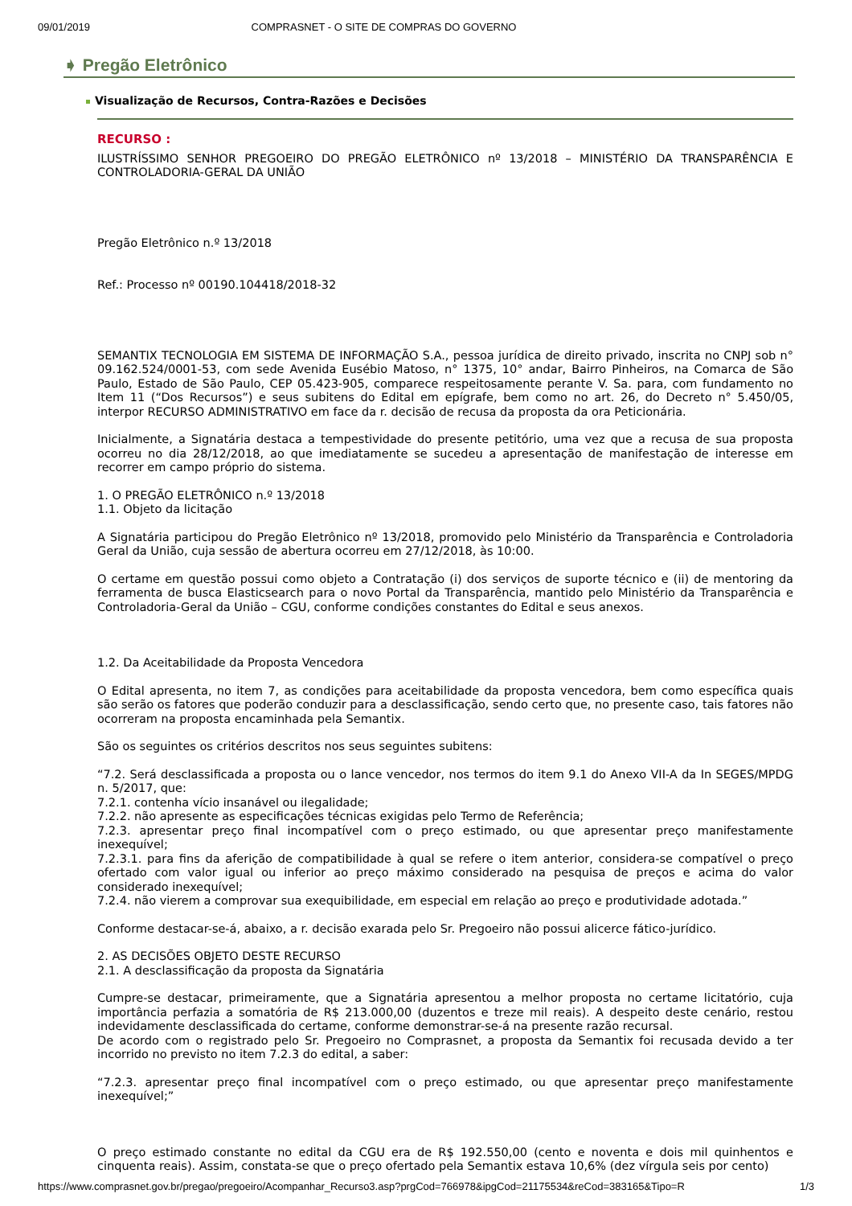09/01/2019 COMPRASNET - O SITE DE COMPRAS DO GOVERNO
➧ Pregão Eletrônico
Visualização de Recursos, Contra-Razões e Decisões
RECURSO :
ILUSTRÍSSIMO SENHOR PREGOEIRO DO PREGÃO ELETRÔNICO nº 13/2018 – MINISTÉRIO DA TRANSPARÊNCIA E CONTROLADORIA-GERAL DA UNIÃO
Pregão Eletrônico n.º 13/2018
Ref.: Processo nº 00190.104418/2018-32
SEMANTIX TECNOLOGIA EM SISTEMA DE INFORMAÇÃO S.A., pessoa jurídica de direito privado, inscrita no CNPJ sob n° 09.162.524/0001-53, com sede Avenida Eusébio Matoso, n° 1375, 10° andar, Bairro Pinheiros, na Comarca de São Paulo, Estado de São Paulo, CEP 05.423-905, comparece respeitosamente perante V. Sa. para, com fundamento no Item 11 (“Dos Recursos”) e seus subitens do Edital em epígrafe, bem como no art. 26, do Decreto n° 5.450/05, interpor RECURSO ADMINISTRATIVO em face da r. decisão de recusa da proposta da ora Peticionária.
Inicialmente, a Signatária destaca a tempestividade do presente petitório, uma vez que a recusa de sua proposta ocorreu no dia 28/12/2018, ao que imediatamente se sucedeu a apresentação de manifestação de interesse em recorrer em campo próprio do sistema.
1. O PREGÃO ELETRÔNICO n.º 13/2018
1.1. Objeto da licitação
A Signatária participou do Pregão Eletrônico nº 13/2018, promovido pelo Ministério da Transparência e Controladoria Geral da União, cuja sessão de abertura ocorreu em 27/12/2018, às 10:00.
O certame em questão possui como objeto a Contratação (i) dos serviços de suporte técnico e (ii) de mentoring da ferramenta de busca Elasticsearch para o novo Portal da Transparência, mantido pelo Ministério da Transparência e Controladoria-Geral da União – CGU, conforme condições constantes do Edital e seus anexos.
1.2. Da Aceitabilidade da Proposta Vencedora
O Edital apresenta, no item 7, as condições para aceitabilidade da proposta vencedora, bem como específica quais são serão os fatores que poderão conduzir para a desclassificação, sendo certo que, no presente caso, tais fatores não ocorreram na proposta encaminhada pela Semantix.
São os seguintes os critérios descritos nos seus seguintes subitens:
“7.2. Será desclassificada a proposta ou o lance vencedor, nos termos do item 9.1 do Anexo VII-A da In SEGES/MPDG n. 5/2017, que:
7.2.1. contenha vício insanável ou ilegalidade;
7.2.2. não apresente as especificações técnicas exigidas pelo Termo de Referência;
7.2.3. apresentar preço final incompatível com o preço estimado, ou que apresentar preço manifestamente inexequível;
7.2.3.1. para fins da aferição de compatibilidade à qual se refere o item anterior, considera-se compatível o preço ofertado com valor igual ou inferior ao preço máximo considerado na pesquisa de preços e acima do valor considerado inexequível;
7.2.4. não vierem a comprovar sua exequibilidade, em especial em relação ao preço e produtividade adotada.”
Conforme destacar-se-á, abaixo, a r. decisão exarada pelo Sr. Pregoeiro não possui alicerce fático-jurídico.
2. AS DECISÕES OBJETO DESTE RECURSO
2.1. A desclassificação da proposta da Signatária
Cumpre-se destacar, primeiramente, que a Signatária apresentou a melhor proposta no certame licitatório, cuja importância perfazia a somatória de R$ 213.000,00 (duzentos e treze mil reais). A despeito deste cenário, restou indevidamente desclassificada do certame, conforme demonstrar-se-á na presente razão recursal.
De acordo com o registrado pelo Sr. Pregoeiro no Comprasnet, a proposta da Semantix foi recusada devido a ter incorrido no previsto no item 7.2.3 do edital, a saber:
“7.2.3. apresentar preço final incompatível com o preço estimado, ou que apresentar preço manifestamente inexequível;”
O preço estimado constante no edital da CGU era de R$ 192.550,00 (cento e noventa e dois mil quinhentos e cinquenta reais). Assim, constata-se que o preço ofertado pela Semantix estava 10,6% (dez vírgula seis por cento)
https://www.comprasnet.gov.br/pregao/pregoeiro/Acompanhar_Recurso3.asp?prgCod=766978&ipgCod=21175534&reCod=383165&Tipo=R 1/3